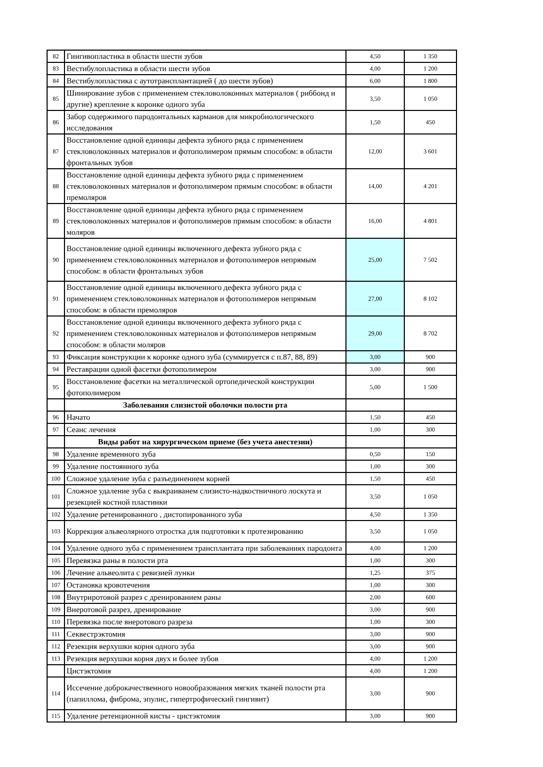| 82 | Гингивопластика в области шести зубов | 4,50 | 1 350 |
| 83 | Вестибулопластика в области шести зубов | 4,00 | 1 200 |
| 84 | Вестибулопластика с аутотрансплантацией ( до шести зубов) | 6,00 | 1 800 |
| 85 | Шинирование зубов с применением стекловолоконных материалов ( риббонд и другие) крепление к коронке одного зуба | 3,50 | 1 050 |
| 86 | Забор содержимого пародонтальных карманов для микробиологического исследования | 1,50 | 450 |
| 87 | Восстановление одной единицы дефекта зубного ряда с применением стекловолоконных материалов и фотополимером прямым способом: в области фронтальных зубов | 12,00 | 3 601 |
| 88 | Восстановление одной единицы дефекта зубного ряда с применением стекловолоконных материалов и фотополимером прямым способом: в области премоляров | 14,00 | 4 201 |
| 89 | Восстановление одной единицы дефекта зубного ряда с применением стекловолоконных материалов и фотополимеров прямым способом: в области моляров | 16,00 | 4 801 |
| 90 | Восстановление одной единицы включенного дефекта зубного ряда с применением стекловолоконных материалов и фотополимеров непрямым способом: в области фронтальных зубов | 25,00 | 7 502 |
| 91 | Восстановление одной единицы включенного дефекта зубного ряда с применением стекловолоконных материалов и фотополимеров непрямым способом: в области премоляров | 27,00 | 8 102 |
| 92 | Восстановление одной единицы включенного дефекта зубного ряда с применением стекловолоконных материалов и фотополимеров непрямым способом: в области моляров | 29,00 | 8 702 |
| 93 | Фиксация конструкции к коронке одного зуба (суммируется с п.87, 88, 89) | 3,00 | 900 |
| 94 | Реставрации одной фасетки фотополимером | 3,00 | 900 |
| 95 | Восстановление фасетки на металлической ортопедической конструкции фотополимером | 5,00 | 1 500 |
| | Заболевания слизистой оболочки полости рта | | |
| 96 | Начато | 1,50 | 450 |
| 97 | Сеанс лечения | 1,00 | 300 |
| | Виды работ на хирургическом приеме (без учета анестезии) | | |
| 98 | Удаление временного зуба | 0,50 | 150 |
| 99 | Удаление постоянного зуба | 1,00 | 300 |
| 100 | Сложное удаление зуба с разъединением корней | 1,50 | 450 |
| 101 | Сложное удаление зуба с выкраиванем слизисто-надкостничного лоскута и резекцией костной пластинки | 3,50 | 1 050 |
| 102 | Удаление ретенированного , дистопированного зуба | 4,50 | 1 350 |
| 103 | Коррекция альвеолярного отростка для подготовки к протезированию | 3,50 | 1 050 |
| 104 | Удаление одного зуба с применением трансплантата при заболеваниях пародонта | 4,00 | 1 200 |
| 105 | Перевязка раны в полости рта | 1,00 | 300 |
| 106 | Лечение альвеолита с ревизией лунки | 1,25 | 375 |
| 107 | Остановка кровотечения | 1,00 | 300 |
| 108 | Внутриротовой разрез с дренированием раны | 2,00 | 600 |
| 109 | Внеротовой разрез, дренирование | 3,00 | 900 |
| 110 | Перевязка после внеротового разреза | 1,00 | 300 |
| 111 | Секвестрэктомия | 3,00 | 900 |
| 112 | Резекция верхушки корня одного зуба | 3,00 | 900 |
| 113 | Резекция верхушки корня двух и более зубов | 4,00 | 1 200 |
| | Цистэктомия | 4,00 | 1 200 |
| 114 | Иссечение доброкачественного новообразования мягких тканей полости рта (папиллома, фиброма, эпулис, гипертрофический гингивит) | 3,00 | 900 |
| 115 | Удаление ретенционной кисты - цистэктомия | 3,00 | 900 |